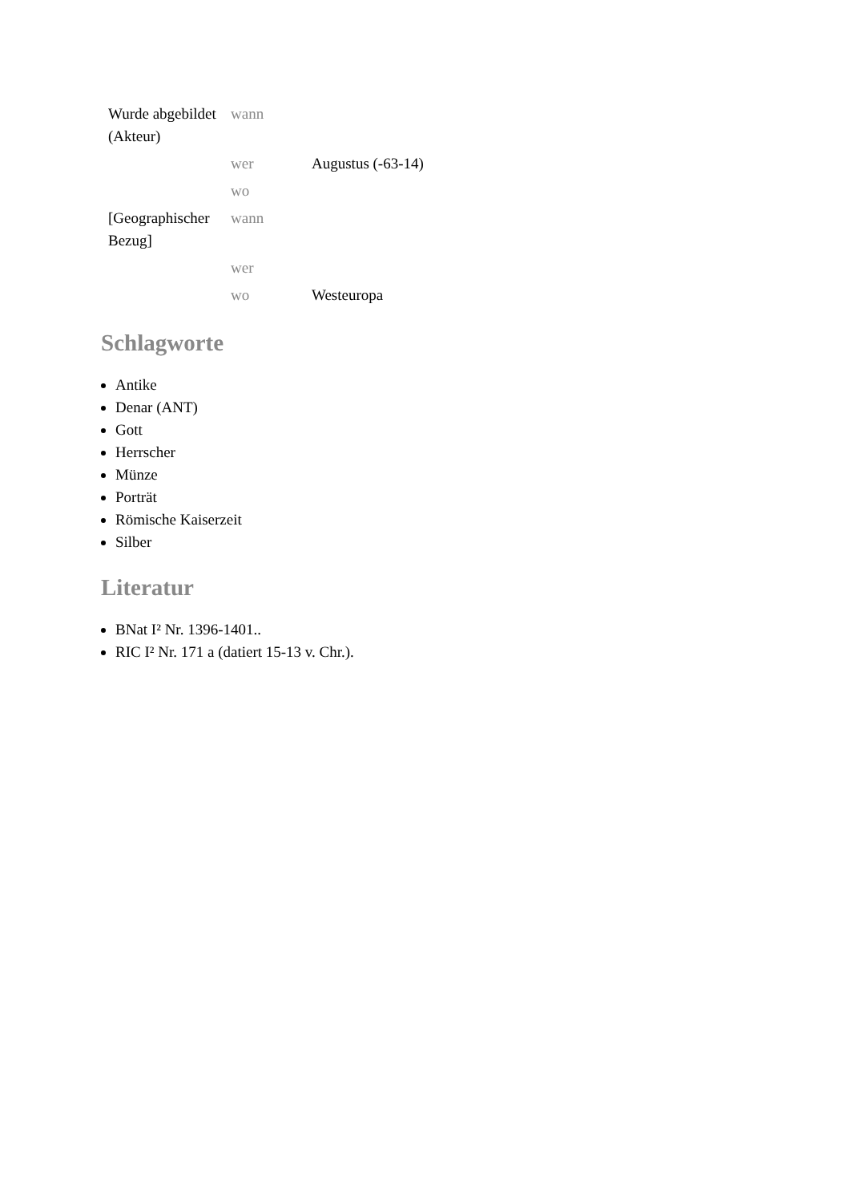| Wurde abgebildet (Akteur) | wann | |
| | wer | Augustus (-63-14) |
| | wo | |
| [Geographischer Bezug] | wann | |
| | wer | |
| | wo | Westeuropa |
Schlagworte
Antike
Denar (ANT)
Gott
Herrscher
Münze
Porträt
Römische Kaiserzeit
Silber
Literatur
BNat I² Nr. 1396-1401..
RIC I² Nr. 171 a (datiert 15-13 v. Chr.).